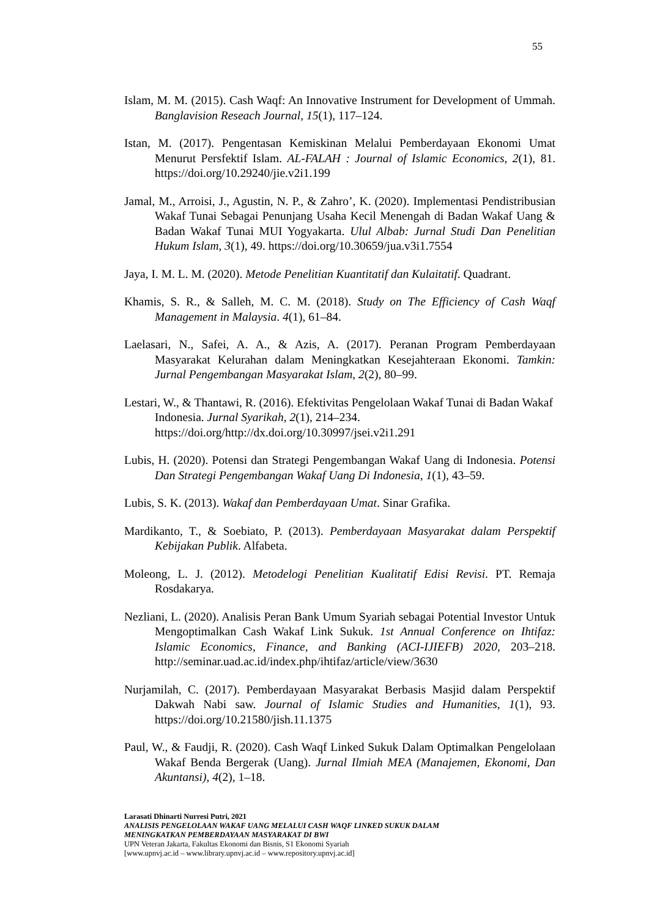55
Islam, M. M. (2015). Cash Waqf: An Innovative Instrument for Development of Ummah. Banglavision Reseach Journal, 15(1), 117–124.
Istan, M. (2017). Pengentasan Kemiskinan Melalui Pemberdayaan Ekonomi Umat Menurut Persfektif Islam. AL-FALAH : Journal of Islamic Economics, 2(1), 81. https://doi.org/10.29240/jie.v2i1.199
Jamal, M., Arroisi, J., Agustin, N. P., & Zahro’, K. (2020). Implementasi Pendistribusian Wakaf Tunai Sebagai Penunjang Usaha Kecil Menengah di Badan Wakaf Uang & Badan Wakaf Tunai MUI Yogyakarta. Ulul Albab: Jurnal Studi Dan Penelitian Hukum Islam, 3(1), 49. https://doi.org/10.30659/jua.v3i1.7554
Jaya, I. M. L. M. (2020). Metode Penelitian Kuantitatif dan Kulaitatif. Quadrant.
Khamis, S. R., & Salleh, M. C. M. (2018). Study on The Efficiency of Cash Waqf Management in Malaysia. 4(1), 61–84.
Laelasari, N., Safei, A. A., & Azis, A. (2017). Peranan Program Pemberdayaan Masyarakat Kelurahan dalam Meningkatkan Kesejahteraan Ekonomi. Tamkin: Jurnal Pengembangan Masyarakat Islam, 2(2), 80–99.
Lestari, W., & Thantawi, R. (2016). Efektivitas Pengelolaan Wakaf Tunai di Badan Wakaf Indonesia. Jurnal Syarikah, 2(1), 214–234. https://doi.org/http://dx.doi.org/10.30997/jsei.v2i1.291
Lubis, H. (2020). Potensi dan Strategi Pengembangan Wakaf Uang di Indonesia. Potensi Dan Strategi Pengembangan Wakaf Uang Di Indonesia, 1(1), 43–59.
Lubis, S. K. (2013). Wakaf dan Pemberdayaan Umat. Sinar Grafika.
Mardikanto, T., & Soebiato, P. (2013). Pemberdayaan Masyarakat dalam Perspektif Kebijakan Publik. Alfabeta.
Moleong, L. J. (2012). Metodelogi Penelitian Kualitatif Edisi Revisi. PT. Remaja Rosdakarya.
Nezliani, L. (2020). Analisis Peran Bank Umum Syariah sebagai Potential Investor Untuk Mengoptimalkan Cash Wakaf Link Sukuk. 1st Annual Conference on Ihtifaz: Islamic Economics, Finance, and Banking (ACI-IJIEFB) 2020, 203–218. http://seminar.uad.ac.id/index.php/ihtifaz/article/view/3630
Nurjamilah, C. (2017). Pemberdayaan Masyarakat Berbasis Masjid dalam Perspektif Dakwah Nabi saw. Journal of Islamic Studies and Humanities, 1(1), 93. https://doi.org/10.21580/jish.11.1375
Paul, W., & Faudji, R. (2020). Cash Waqf Linked Sukuk Dalam Optimalkan Pengelolaan Wakaf Benda Bergerak (Uang). Jurnal Ilmiah MEA (Manajemen, Ekonomi, Dan Akuntansi), 4(2), 1–18.
Larasati Dhinarti Nurresi Putri, 2021
ANALISIS PENGELOLAAN WAKAF UANG MELALUI CASH WAQF LINKED SUKUK DALAM
MENINGKATKAN PEMBERDAYAAN MASYARAKAT DI BWI
UPN Veteran Jakarta, Fakultas Ekonomi dan Bisnis, S1 Ekonomi Syariah
[www.upnvj.ac.id – www.library.upnvj.ac.id – www.repository.upnvj.ac.id]